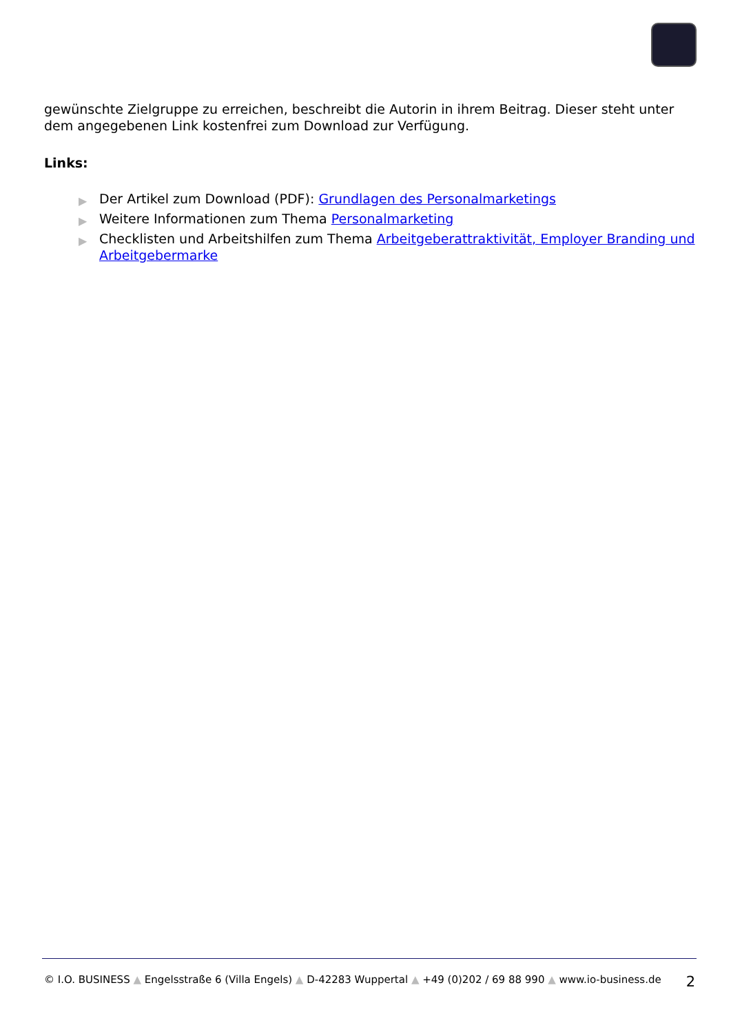gewünschte Zielgruppe zu erreichen, beschreibt die Autorin in ihrem Beitrag. Dieser steht unter dem angegebenen Link kostenfrei zum Download zur Verfügung.
Links:
▶ Der Artikel zum Download (PDF): Grundlagen des Personalmarketings
▶ Weitere Informationen zum Thema Personalmarketing
▶ Checklisten und Arbeitshilfen zum Thema Arbeitgeberattraktivität, Employer Branding und Arbeitgebermarke
© I.O. BUSINESS ▲ Engelsstraße 6 (Villa Engels) ▲ D-42283 Wuppertal ▲ +49 (0)202 / 69 88 990 ▲ www.io-business.de 2